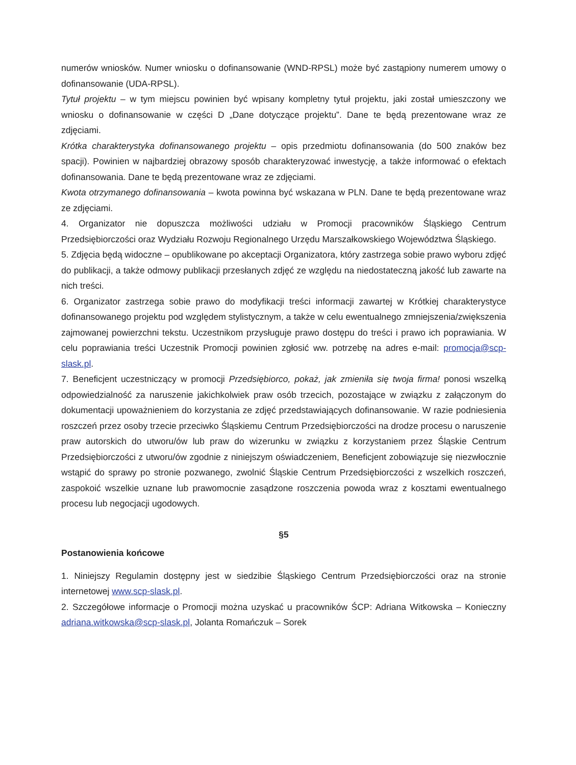numerów wniosków. Numer wniosku o dofinansowanie (WND-RPSL) może być zastąpiony numerem umowy o dofinansowanie (UDA-RPSL).
Tytuł projektu – w tym miejscu powinien być wpisany kompletny tytuł projektu, jaki został umieszczony we wniosku o dofinansowanie w części D „Dane dotyczące projektu”. Dane te będą prezentowane wraz ze zdjęciami.
Krótka charakterystyka dofinansowanego projektu – opis przedmiotu dofinansowania (do 500 znaków bez spacji). Powinien w najbardziej obrazowy sposób charakteryzować inwestycję, a także informować o efektach dofinansowania. Dane te będą prezentowane wraz ze zdjęciami.
Kwota otrzymanego dofinansowania – kwota powinna być wskazana w PLN. Dane te będą prezentowane wraz ze zdjęciami.
4. Organizator nie dopuszcza możliwości udziału w Promocji pracowników Śląskiego Centrum Przedsiębiorczości oraz Wydziału Rozwoju Regionalnego Urzędu Marszałkowskiego Województwa Śląskiego.
5. Zdjęcia będą widoczne – opublikowane po akceptacji Organizatora, który zastrzega sobie prawo wyboru zdjęć do publikacji, a także odmowy publikacji przesłanych zdjęć ze względu na niedostateczną jakość lub zawarte na nich treści.
6. Organizator zastrzega sobie prawo do modyfikacji treści informacji zawartej w Krótkiej charakterystyce dofinansowanego projektu pod względem stylistycznym, a także w celu ewentualnego zmniejszenia/zwiększenia zajmowanej powierzchni tekstu. Uczestnikom przysługuje prawo dostępu do treści i prawo ich poprawiania. W celu poprawiania treści Uczestnik Promocji powinien zgłosić ww. potrzebę na adres e-mail: promocja@scp-slask.pl.
7. Beneficjent uczestniczący w promocji Przedsiębiorco, pokaż, jak zmieniła się twoja firma! ponosi wszelką odpowiedzialność za naruszenie jakichkolwiek praw osób trzecich, pozostające w związku z załączonym do dokumentacji upoważnieniem do korzystania ze zdjęć przedstawiających dofinansowanie. W razie podniesienia roszczeń przez osoby trzecie przeciwko Śląskiemu Centrum Przedsiębiorczości na drodze procesu o naruszenie praw autorskich do utworu/ów lub praw do wizerunku w związku z korzystaniem przez Śląskie Centrum Przedsiębiorczości z utworu/ów zgodnie z niniejszym oświadczeniem, Beneficjent zobowiązuje się niezwłocznie wstąpić do sprawy po stronie pozwanego, zwolnić Śląskie Centrum Przedsiębiorczości z wszelkich roszczeń, zaspokoić wszelkie uznane lub prawomocnie zasądzone roszczenia powoda wraz z kosztami ewentualnego procesu lub negocjacji ugodowych.
§5
Postanowienia końcowe
1. Niniejszy Regulamin dostępny jest w siedzibie Śląskiego Centrum Przedsiębiorczości oraz na stronie internetowej www.scp-slask.pl.
2. Szczegółowe informacje o Promocji można uzyskać u pracowników ŚCP: Adriana Witkowska – Konieczny adriana.witkowska@scp-slask.pl, Jolanta Romańczuk – Sorek